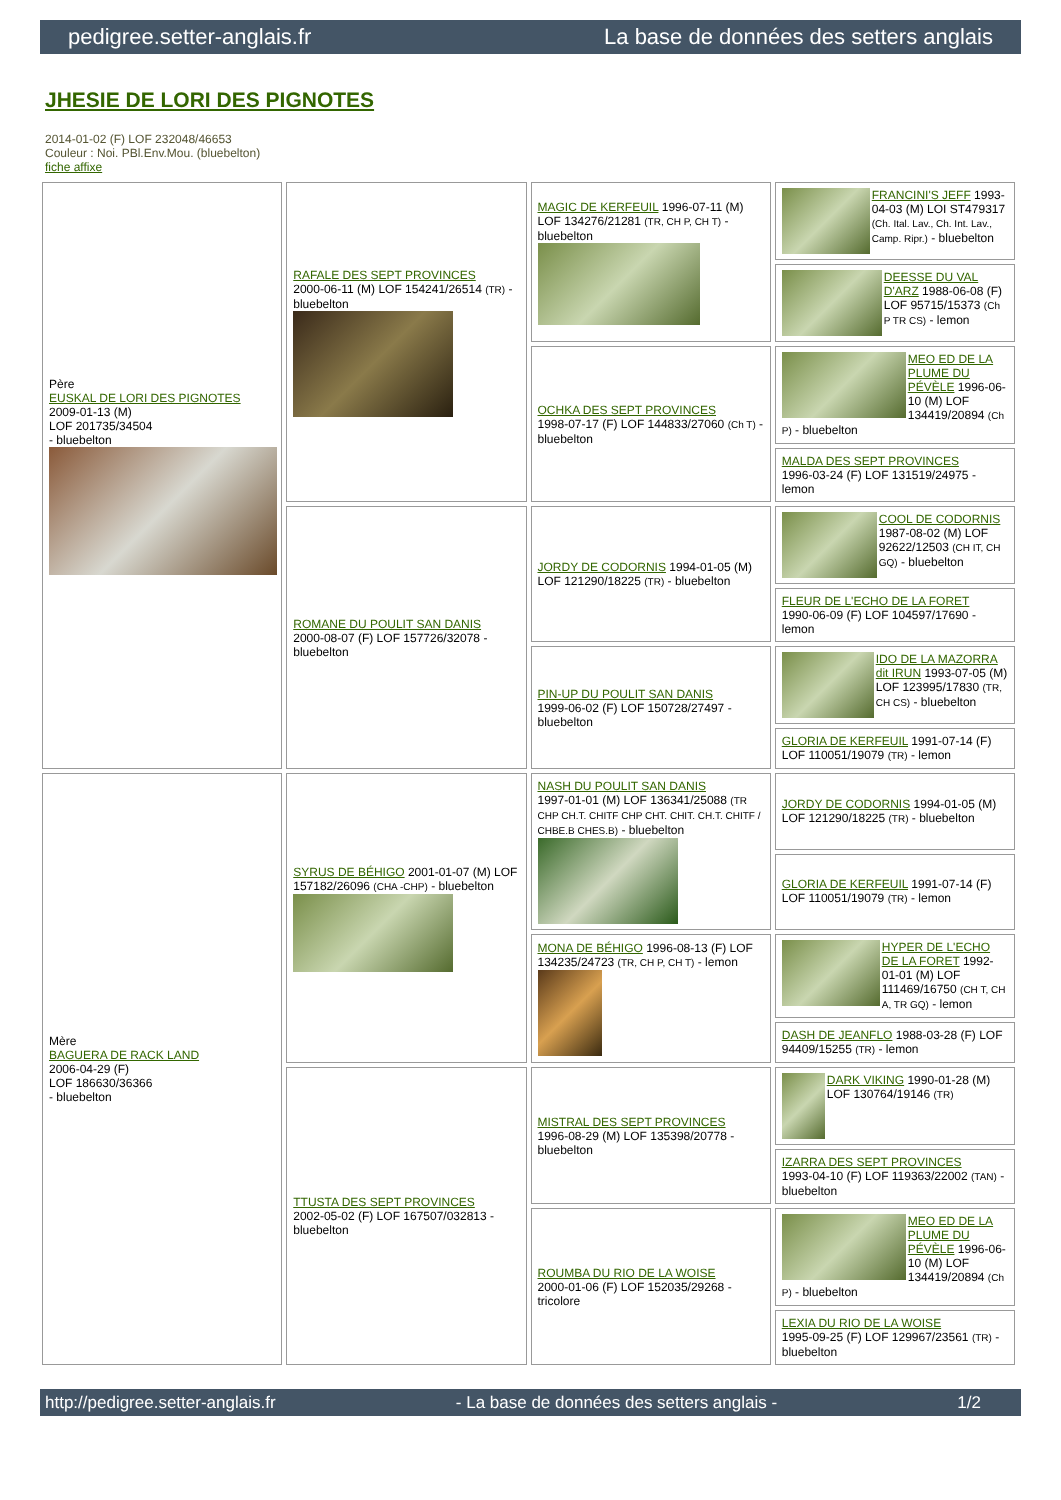pedigree.setter-anglais.fr La base de données des setters anglais
JHESIE DE LORI DES PIGNOTES
2014-01-02 (F) LOF 232048/46653
Couleur : Noi. PBl.Env.Mou. (bluebelton)
fiche affixe
| Père EUSKAL DE LORI DES PIGNOTES 2009-01-13 (M) LOF 201735/34504 - bluebelton | RAFALE DES SEPT PROVINCES 2000-06-11 (M) LOF 154241/26514 (TR) - bluebelton | MAGIC DE KERFEUIL 1996-07-11 (M) LOF 134276/21281 (TR, CH P, CH T) - bluebelton | FRANCINI'S JEFF 1993-04-03 (M) LOI ST479317 (Ch. Ital. Lav., Ch. Int. Lav., Camp. Ripr.) - bluebelton |
| | | | DEESSE DU VAL D'ARZ 1988-06-08 (F) LOF 95715/15373 (Ch P TR CS) - lemon |
| | | OCHKA DES SEPT PROVINCES 1998-07-17 (F) LOF 144833/27060 (Ch T) - bluebelton | MEO ED DE LA PLUME DU PÉVÈLE 1996-06-10 (M) LOF 134419/20894 (Ch P) - bluebelton |
| | | | MALDA DES SEPT PROVINCES 1996-03-24 (F) LOF 131519/24975 - lemon |
| | ROMANE DU POULIT SAN DANIS 2000-08-07 (F) LOF 157726/32078 - bluebelton | JORDY DE CODORNIS 1994-01-05 (M) LOF 121290/18225 (TR) - bluebelton | COOL DE CODORNIS 1987-08-02 (M) LOF 92622/12503 (CH IT, CH GQ) - bluebelton |
| | | | FLEUR DE L'ECHO DE LA FORET 1990-06-09 (F) LOF 104597/17690 - lemon |
| | | PIN-UP DU POULIT SAN DANIS 1999-06-02 (F) LOF 150728/27497 - bluebelton | IDO DE LA MAZORRA dit IRUN 1993-07-05 (M) LOF 123995/17830 (TR, CH CS) - bluebelton |
| | | | GLORIA DE KERFEUIL 1991-07-14 (F) LOF 110051/19079 (TR) - lemon |
| Mère BAGUERA DE RACK LAND 2006-04-29 (F) LOF 186630/36366 - bluebelton | SYRUS DE BÉHIGO 2001-01-07 (M) LOF 157182/26096 (CHA -CHP) - bluebelton | NASH DU POULIT SAN DANIS 1997-01-01 (M) LOF 136341/25088 (TR CHP CH.T. CHITF CHP CHT. CHIT. CH.T. CHITF / CHBE.B CHES.B) - bluebelton | JORDY DE CODORNIS 1994-01-05 (M) LOF 121290/18225 (TR) - bluebelton |
| | | | GLORIA DE KERFEUIL 1991-07-14 (F) LOF 110051/19079 (TR) - lemon |
| | | MONA DE BÉHIGO 1996-08-13 (F) LOF 134235/24723 (TR, CH P, CH T) - lemon | HYPER DE L'ECHO DE LA FORET 1992-01-01 (M) LOF 111469/16750 (CH T, CH A, TR GQ) - lemon |
| | | | DASH DE JEANFLO 1988-03-28 (F) LOF 94409/15255 (TR) - lemon |
| | TTUSTA DES SEPT PROVINCES 2002-05-02 (F) LOF 167507/032813 - bluebelton | MISTRAL DES SEPT PROVINCES 1996-08-29 (M) LOF 135398/20778 - bluebelton | DARK VIKING 1990-01-28 (M) LOF 130764/19146 (TR) |
| | | | IZARRA DES SEPT PROVINCES 1993-04-10 (F) LOF 119363/22002 (TAN) - bluebelton |
| | | ROUMBA DU RIO DE LA WOISE 2000-01-06 (F) LOF 152035/29268 - tricolore | MEO ED DE LA PLUME DU PÉVÈLE 1996-06-10 (M) LOF 134419/20894 (Ch P) - bluebelton |
| | | | LEXIA DU RIO DE LA WOISE 1995-09-25 (F) LOF 129967/23561 (TR) - bluebelton |
http://pedigree.setter-anglais.fr - La base de données des setters anglais - 1/2